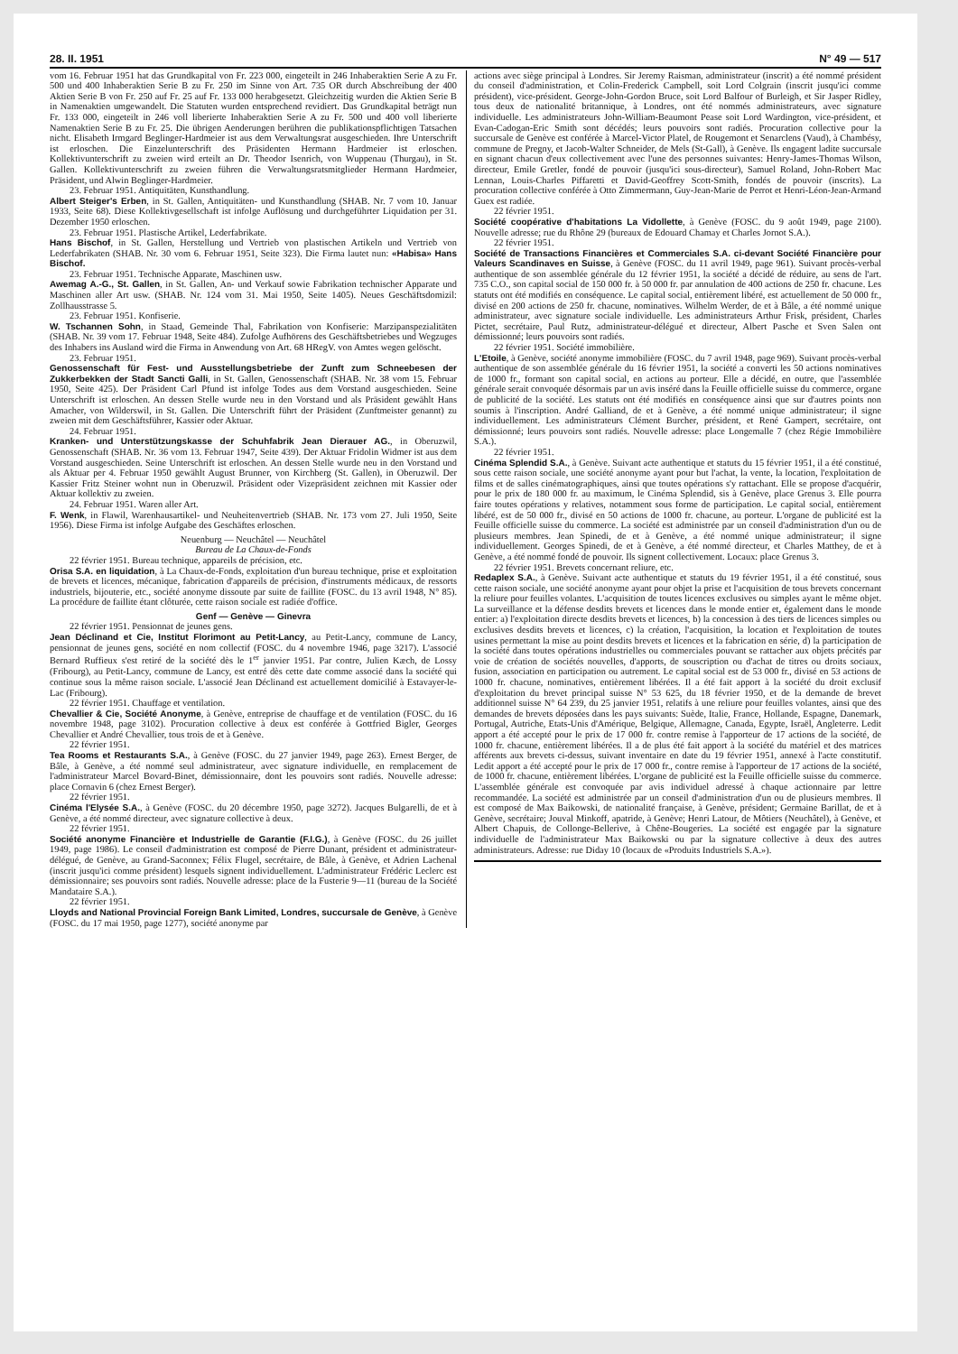28. II. 1951 N° 49 — 517
vom 16. Februar 1951 hat das Grundkapital von Fr. 223 000, eingeteilt in 246 Inhaberaktien Serie A zu Fr. 500 und 400 Inhaberaktien Serie B zu Fr. 250 im Sinne von Art. 735 OR durch Abschreibung der 400 Aktien Serie B von Fr. 250 auf Fr. 25 auf Fr. 133 000 herabgesetzt. Gleichzeitig wurden die Aktien Serie B in Namenaktien umgewandelt. Die Statuten wurden entsprechend revidiert. Das Grundkapital beträgt nun Fr. 133 000, eingeteilt in 246 voll liberierte Inhaberaktien Serie A zu Fr. 500 und 400 voll liberierte Namenaktien Serie B zu Fr. 25. Die übrigen Aenderungen berühren die publikationspflichtigen Tatsachen nicht. Elisabeth Irmgard Beglinger-Hardmeier ist aus dem Verwaltungsrat ausgeschieden. Ihre Unterschrift ist erloschen. Die Einzelunterschrift des Präsidenten Hermann Hardmeier ist erloschen. Kollektivunterschrift zu zweien wird erteilt an Dr. Theodor Isenrich, von Wuppenau (Thurgau), in St. Gallen. Kollektivunterschrift zu zweien führen die Verwaltungsratsmitglieder Hermann Hardmeier, Präsident, und Alwin Beglinger-Hardmeier.
23. Februar 1951. Antiquitäten, Kunsthandlung.
Albert Steiger's Erben, in St. Gallen, Antiquitäten- und Kunsthandlung (SHAB. Nr. 7 vom 10. Januar 1933, Seite 68). Diese Kollektivgesellschaft ist infolge Auflösung und durchgeführter Liquidation per 31. Dezember 1950 erloschen.
23. Februar 1951. Plastische Artikel, Lederfabrikate.
Hans Bischof, in St. Gallen, Herstellung und Vertrieb von plastischen Artikeln und Vertrieb von Lederfabrikaten (SHAB. Nr. 30 vom 6. Februar 1951, Seite 323). Die Firma lautet nun: «Habisa» Hans Bischof.
23. Februar 1951. Technische Apparate, Maschinen usw.
Awemag A.-G., St. Gallen, in St. Gallen, An- und Verkauf sowie Fabrikation technischer Apparate und Maschinen aller Art usw. (SHAB. Nr. 124 vom 31. Mai 1950, Seite 1405). Neues Geschäftsdomizil: Zollhausstrasse 5.
23. Februar 1951. Konfiserie.
W. Tschannen Sohn, in Staad, Gemeinde Thal, Fabrikation von Konfiserie: Marzipanspezialitäten (SHAB. Nr. 39 vom 17. Februar 1948, Seite 484). Zufolge Aufhörens des Geschäftsbetriebes und Wegzuges des Inhabers ins Ausland wird die Firma in Anwendung von Art. 68 HRegV. von Amtes wegen gelöscht.
23. Februar 1951.
Genossenschaft für Fest- und Ausstellungsbetriebe der Zunft zum Schneebesen der Zukkerbekken der Stadt Sancti Galli, in St. Gallen, Genossenschaft (SHAB. Nr. 38 vom 15. Februar 1950, Seite 425). Der Präsident Carl Pfund ist infolge Todes aus dem Vorstand ausgeschieden. Seine Unterschrift ist erloschen. An dessen Stelle wurde neu in den Vorstand und als Präsident gewählt Hans Amacher, von Wilderswil, in St. Gallen. Die Unterschrift führt der Präsident (Zunftmeister genannt) zu zweien mit dem Geschäftsführer, Kassier oder Aktuar.
24. Februar 1951.
Kranken- und Unterstützungskasse der Schuhfabrik Jean Dierauer AG., in Oberuzwil, Genossenschaft (SHAB. Nr. 36 vom 13. Februar 1947, Seite 439). Der Aktuar Fridolin Widmer ist aus dem Vorstand ausgeschieden. Seine Unterschrift ist erloschen. An dessen Stelle wurde neu in den Vorstand und als Aktuar per 4. Februar 1950 gewählt August Brunner, von Kirchberg (St. Gallen), in Oberuzwil. Der Kassier Fritz Steiner wohnt nun in Oberuzwil. Präsident oder Vizepräsident zeichnen mit Kassier oder Aktuar kollektiv zu zweien.
24. Februar 1951. Waren aller Art.
F. Wenk, in Flawil, Warenhausartikel- und Neuheitenvertrieb (SHAB. Nr. 173 vom 27. Juli 1950, Seite 1956). Diese Firma ist infolge Aufgabe des Geschäftes erloschen.
Neuenburg — Neuchâtel — Neuchâtel
Bureau de La Chaux-de-Fonds
22 février 1951. Bureau technique, appareils de précision, etc.
Orisa S.A. en liquidation, à La Chaux-de-Fonds, exploitation d'un bureau technique, prise et exploitation de brevets et licences, mécanique, fabrication d'appareils de précision, d'instruments médicaux, de ressorts industriels, bijouterie, etc., société anonyme dissoute par suite de faillite (FOSC. du 13 avril 1948, N° 85). La procédure de faillite étant clôturée, cette raison sociale est radiée d'office.
Genf — Genève — Ginevra
22 février 1951. Pensionnat de jeunes gens.
Jean Déclinand et Cie, Institut Florimont au Petit-Lancy, au Petit-Lancy, commune de Lancy, pensionnat de jeunes gens, société en nom collectif (FOSC. du 4 novembre 1946, page 3217). L'associé Bernard Ruffieux s'est retiré de la société dès le 1<sup>er</sup> janvier 1951. Par contre, Julien Kæch, de Lossy (Fribourg), au Petit-Lancy, commune de Lancy, est entré dès cette date comme associé dans la société qui continue sous la même raison sociale. L'associé Jean Déclinand est actuellement domicilié à Estavayer-le-Lac (Fribourg).
22 février 1951. Chauffage et ventilation.
Chevallier & Cie, Société Anonyme, à Genève, entreprise de chauffage et de ventilation (FOSC. du 16 novembre 1948, page 3102). Procuration collective à deux est conférée à Gottfried Bigler, Georges Chevallier et André Chevallier, tous trois de et à Genève.
22 février 1951.
Tea Rooms et Restaurants S.A., à Genève (FOSC. du 27 janvier 1949, page 263). Ernest Berger, de Bâle, à Genève, a été nommé seul administrateur, avec signature individuelle, en remplacement de l'administrateur Marcel Bovard-Binet, démissionnaire, dont les pouvoirs sont radiés. Nouvelle adresse: place Cornavin 6 (chez Ernest Berger).
22 février 1951.
Cinéma l'Elysée S.A., à Genève (FOSC. du 20 décembre 1950, page 3272). Jacques Bulgarelli, de et à Genève, a été nommé directeur, avec signature collective à deux.
22 février 1951.
Société anonyme Financière et Industrielle de Garantie (F.I.G.), à Genève (FOSC. du 26 juillet 1949, page 1986). Le conseil d'administration est composé de Pierre Dunant, président et administrateur-délégué, de Genève, au Grand-Saconnex; Félix Flugel, secrétaire, de Bâle, à Genève, et Adrien Lachenal (inscrit jusqu'ici comme président) lesquels signent individuellement. L'administrateur Frédéric Leclerc est démissionnaire; ses pouvoirs sont radiés. Nouvelle adresse: place de la Fusterie 9—11 (bureau de la Société Mandataire S.A.).
22 février 1951.
Lloyds and National Provincial Foreign Bank Limited, Londres, succursale de Genève, à Genève (FOSC. du 17 mai 1950, page 1277), société anonyme par
actions avec siège principal à Londres. Sir Jeremy Raisman, administrateur (inscrit) a été nommé président du conseil d'administration, et Colin-Frederick Campbell, soit Lord Colgrain (inscrit jusqu'ici comme président), vice-président. George-John-Gordon Bruce, soit Lord Balfour of Burleigh, et Sir Jasper Ridley, tous deux de nationalité britannique, à Londres, ont été nommés administrateurs, avec signature individuelle. Les administrateurs John-William-Beaumont Pease soit Lord Wardington, vice-président, et Evan-Cadogan-Eric Smith sont décédés; leurs pouvoirs sont radiés. Procuration collective pour la succursale de Genève est conférée à Marcel-Victor Platel, de Rougemont et Senarclens (Vaud), à Chambésy, commune de Pregny, et Jacob-Walter Schneider, de Mels (St-Gall), à Genève. Ils engagent ladite succursale en signant chacun d'eux collectivement avec l'une des personnes suivantes: Henry-James-Thomas Wilson, directeur, Emile Gretler, fondé de pouvoir (jusqu'ici sous-directeur), Samuel Roland, John-Robert Mac Lennan, Louis-Charles Piffaretti et David-Geoffrey Scott-Smith, fondés de pouvoir (inscrits). La procuration collective conférée à Otto Zimmermann, Guy-Jean-Marie de Perrot et Henri-Léon-Jean-Armand Guex est radiée.
22 février 1951.
Société coopérative d'habitations La Vidollette, à Genève (FOSC. du 9 août 1949, page 2100). Nouvelle adresse; rue du Rhône 29 (bureaux de Edouard Chamay et Charles Jornot S.A.).
22 février 1951.
Société de Transactions Financières et Commerciales S.A. ci-devant Société Financière pour Valeurs Scandinaves en Suisse, à Genève (FOSC. du 11 avril 1949, page 961). Suivant procès-verbal authentique de son assemblée générale du 12 février 1951, la société a décidé de réduire, au sens de l'art. 735 C.O., son capital social de 150 000 fr. à 50 000 fr. par annulation de 400 actions de 250 fr. chacune. Les statuts ont été modifiés en conséquence. Le capital social, entièrement libéré, est actuellement de 50 000 fr., divisé en 200 actions de 250 fr. chacune, nominatives. Wilhelm Werder, de et à Bâle, a été nommé unique administrateur, avec signature sociale individuelle. Les administrateurs Arthur Frisk, président, Charles Pictet, secrétaire, Paul Rutz, administrateur-délégué et directeur, Albert Pasche et Sven Salen ont démissionné; leurs pouvoirs sont radiés.
22 février 1951. Société immobilière.
L'Etoile, à Genève, société anonyme immobilière (FOSC. du 7 avril 1948, page 969). Suivant procès-verbal authentique de son assemblée générale du 16 février 1951, la société a converti les 50 actions nominatives de 1000 fr., formant son capital social, en actions au porteur. Elle a décidé, en outre, que l'assemblée générale serait convoquée désormais par un avis inséré dans la Feuille officielle suisse du commerce, organe de publicité de la société. Les statuts ont été modifiés en conséquence ainsi que sur d'autres points non soumis à l'inscription. André Galliand, de et à Genève, a été nommé unique administrateur; il signe individuellement. Les administrateurs Clément Burcher, président, et René Gampert, secrétaire, ont démissionné; leurs pouvoirs sont radiés. Nouvelle adresse: place Longemalle 7 (chez Régie Immobilière S.A.).
22 février 1951.
Cinéma Splendid S.A., à Genève. Suivant acte authentique et statuts du 15 février 1951, il a été constitué, sous cette raison sociale, une société anonyme ayant pour but l'achat, la vente, la location, l'exploitation de films et de salles cinématographiques, ainsi que toutes opérations s'y rattachant. Elle se propose d'acquérir, pour le prix de 180 000 fr. au maximum, le Cinéma Splendid, sis à Genève, place Grenus 3. Elle pourra faire toutes opérations y relatives, notamment sous forme de participation. Le capital social, entièrement libéré, est de 50 000 fr., divisé en 50 actions de 1000 fr. chacune, au porteur. L'organe de publicité est la Feuille officielle suisse du commerce. La société est administrée par un conseil d'administration d'un ou de plusieurs membres. Jean Spinedi, de et à Genève, a été nommé unique administrateur; il signe individuellement. Georges Spinedi, de et à Genève, a été nommé directeur, et Charles Matthey, de et à Genève, a été nommé fondé de pouvoir. Ils signent collectivement. Locaux: place Grenus 3.
22 février 1951. Brevets concernant reliure, etc.
Redaplex S.A., à Genève. Suivant acte authentique et statuts du 19 février 1951, il a été constitué, sous cette raison sociale, une société anonyme ayant pour objet la prise et l'acquisition de tous brevets concernant la reliure pour feuilles volantes. L'acquisition de toutes licences exclusives ou simples ayant le même objet. La surveillance et la défense desdits brevets et licences dans le monde entier et, également dans le monde entier: a) l'exploitation directe desdits brevets et licences, b) la concession à des tiers de licences simples ou exclusives desdits brevets et licences, c) la création, l'acquisition, la location et l'exploitation de toutes usines permettant la mise au point desdits brevets et licences et la fabrication en série, d) la participation de la société dans toutes opérations industrielles ou commerciales pouvant se rattacher aux objets précités par voie de création de sociétés nouvelles, d'apports, de souscription ou d'achat de titres ou droits sociaux, fusion, association en participation ou autrement. Le capital social est de 53 000 fr., divisé en 53 actions de 1000 fr. chacune, nominatives, entièrement libérées. Il a été fait apport à la société du droit exclusif d'exploitation du brevet principal suisse N° 53 625, du 18 février 1950, et de la demande de brevet additionnel suisse N° 64 239, du 25 janvier 1951, relatifs à une reliure pour feuilles volantes, ainsi que des demandes de brevets déposées dans les pays suivants: Suède, Italie, France, Hollande, Espagne, Danemark, Portugal, Autriche, Etats-Unis d'Amérique, Belgique, Allemagne, Canada, Egypte, Israël, Angleterre. Ledit apport a été accepté pour le prix de 17 000 fr. contre remise à l'apporteur de 17 actions de la société, de 1000 fr. chacune, entièrement libérées. Il a de plus été fait apport à la société du matériel et des matrices afférents aux brevets ci-dessus, suivant inventaire en date du 19 février 1951, annexé à l'acte constitutif. Ledit apport a été accepté pour le prix de 17 000 fr., contre remise à l'apporteur de 17 actions de la société, de 1000 fr. chacune, entièrement libérées. L'organe de publicité est la Feuille officielle suisse du commerce. L'assemblée générale est convoquée par avis individuel adressé à chaque actionnaire par lettre recommandée. La société est administrée par un conseil d'administration d'un ou de plusieurs membres. Il est composé de Max Baikowski, de nationalité française, à Genève, président; Germaine Barillat, de et à Genève, secrétaire; Jouval Minkoff, apatride, à Genève; Henri Latour, de Môtiers (Neuchâtel), à Genève, et Albert Chapuis, de Collonge-Bellerive, à Chêne-Bougeries. La société est engagée par la signature individuelle de l'administrateur Max Baikowski ou par la signature collective à deux des autres administrateurs. Adresse: rue Diday 10 (locaux de «Produits Industriels S.A.»).